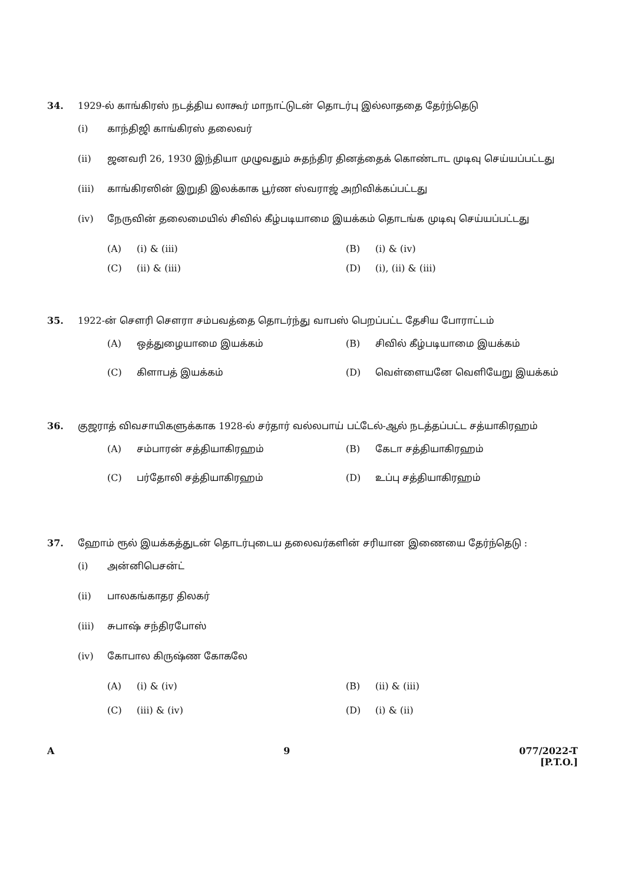34. 1929-ல் காங்கிரஸ் நடத்திய லாகூர் மாநாட்டுடன் தொடர்பு இல்லாததை தேர்ந்தெடு
(i) காந்திஜி காங்கிரஸ் தலைவர்
(ii) ஜனவரி 26, 1930 இந்தியா முழுவதும் சுதந்திர தினத்தைக் கொண்டாட முடிவு செய்யப்பட்டது
(iii) காங்கிரஸின் இறுதி இலக்காக பூர்ண ஸ்வராஜ் அறிவிக்கப்பட்டது
(iv) நேருவின் தலைமையில் சிவில் கீழ்படியாமை இயக்கம் தொடங்க முடிவு செய்யப்பட்டது
(A) (i) & (iii)
(B) (i) & (iv)
(C) (ii) & (iii)
(D) (i), (ii) & (iii)
35. 1922-ன் செளரி செளரா சம்பவத்தை தொடர்ந்து வாபஸ் பெறப்பட்ட தேசிய போராட்டம்
(A) ஒத்துழையாமை இயக்கம்
(B) சிவில் கீழ்படியாமை இயக்கம்
(C) கிளாபத் இயக்கம்
(D) வெள்ளையனே வெளியேறு இயக்கம்
36. குஜராத் விவசாயிகளுக்காக 1928-ல் சர்தார் வல்லபாய் பட்டேல்-ஆல் நடத்தப்பட்ட சத்யாகிரஹம்
(A) சம்பாரன் சத்தியாகிரஹம்
(B) கேடா சத்தியாகிரஹம்
(C) பர்தோலி சத்தியாகிரஹம்
(D) உப்பு சத்தியாகிரஹம்
37. ஹோம் ரூல் இயக்கத்துடன் தொடர்புடைய தலைவர்களின் சரியான இணையை தேர்ந்தெடு :
(i) அன்னிபெசன்ட்
(ii) பாலகங்காதர திலகர்
(iii) சுபாஷ் சந்திரபோஸ்
(iv) கோபால கிருஷ்ண கோகலே
(A) (i) & (iv)
(B) (ii) & (iii)
(C) (iii) & (iv)
(D) (i) & (ii)
A 9 077/2022-T
[P.T.O.]